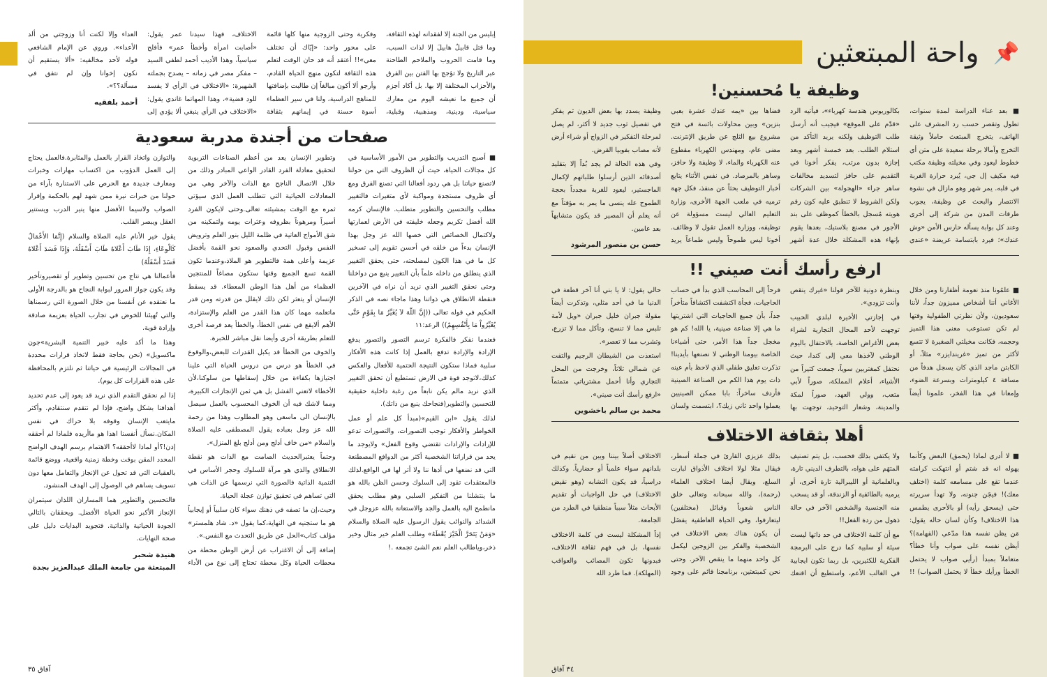📌
واحة المبتعثين
وظيفة يا مُحسنين!
■ بعد عناء الدراسة لمدة سنوات، تطول وتقصر حسب رد المشرف على الهاتف، يتخرج المبتعث حاملاً وثيقة التخرج وآمالا برحلة سعيدة على متن أي خطوط ليعود وفي مخيلته وظيفة مكتب فيه مكيف إل جي، يُبرد حرارة الغربة في قلبه. يمر شهر وهو مازال في نشوة الانتصار والبحث عن وظيفة، يجوب طرقات المدن من شركة إلى أخرى وعند كل بوابة يسأله حارس الأمن «وش عندك»؛ فيرد بابتسامة عريضة «عندي بكالوريوس هندسة كهرباء»، فيأتيه الرد «قدّم على الموقع» فيجيب أنه أرسل طلب التوظيف ولكنه يريد التأكد من استلام الطلب. بعد خمسة أشهر وبعد إجازة بدون مرتب، يفكر أخونا في التقديم على حافز لتسديد مخالفات ساهر جراء «الهجولة» بين الشركات ولكن الشروط لا تنطبق عليه كون رقم هويته مُسجل بالخطأ كموظف على بند الأجور في مصنع بلاستيك، بعدها يقوم بإنهاء هذه المشكلة خلال عدة أشهر قضاها بين «يمه عندك عشرة بعبي بنزين» وبين محاولات بائسة في فتح مشروع بيع الثلج عن طريق الإنترنت. مضى عام، ومهندس الكهرباء مقطوع عنه الكهرباء والماء، لا وظيفة ولا حافز، وساهر بالمرصاد. في نفس الأثناء يتابع أخبار التوظيف بحثاً عن منفذ، فكل جهة ترميه في ملعب الجهة الأخرى، وزارة التعليم العالي ليست مسؤولة عن توظيفه، ووزارة العمل تقول لا وظائف. أخونا ليس طموحاً وليس طماعاً يريد وظيفة يسدد بها بعض الديون ثم يفكر في تفصيل ثوب جديد لا أكثر، لم يصل لمرحلة التفكير في الزواج أو شراء أرض لأنه مصاب بفوبيا القرض.
وفي هذه الحالة لم يجد بُداً إلا بتقليد أصدقائه الذين أرسلوا طلباتهم لإكمال الماجستير، ليعود للغربة مجدداً بحجة الطموح عله ينسى ما يمر به مؤقتاً مع أنه يعلم أن المصير قد يكون متشابهاً بعد عامين.
حسن بن منصور المرشود
ارفع رأسك أنت صيني !!
■ علمُونا منذ نعومة أظفارنا ومن خلال الأغاني أننا أشخاص مميزون جداً، لأننا سعوديون، ولأن نظرتي الطفولية وقتها لم تكن تستوعب معنى هذا التميز وحجمه، فكانت مخيلتي الصغيرة لا تتسع لأكثر من تميز «غريندايزر» مثلاً، أو الكابتن ماجد الذي كان يسجل هدفاً من مسافة ٤ كيلومترات وبسرعة الضوء، وإمعانا في هذا الفخر، علمونا أيضاً وبنظرة دونية للآخر قولنا «غيرك ينقص وأنت تزودي».
في إجازتي الأخيرة لبلدي الحبيب توجهت لأحد المحال التجارية لشراء بعض الأغراض الخاصة، بالاحتفال باليوم الوطني لآخذها معي إلى كندا، حيث نحتفل كمغتربين سوياً، جمعت كثيراً من الأشياء، أعلام المملكة، صوراً لأبي متعب، وولي العهد، صوراً لمكة والمدينة، وشعار التوحيد، توجهت بها فرحاً إلى المحاسب الذي بدأ في حساب الحاجيات، فجأة اكتشفت اكتشافاً متأخراً جداً، بأن جميع الحاجيات التي اشتريتها ما هي إلا صناعة صينية، يا الله! كم هو مخجل جداً هذا الأمر، حتى أشياءنا الخاصة بيومنا الوطني لا نصنعها بأيدينا! تذكرت تعليق طفلي الذي لاحظ بأم عينه ذات يوم هذا الكم من الصناعة الصينية فأردف ساخراً: بابا ممكن الصينيين يعملوا واحد ثاني زيك؟، ابتسمت ولسان حالي يقول: لا يا بني أنا آخر قطعة في الدنيا ما في أحد مثلي، وتذكرت أيضاً مقولة جبران خليل جبران «ويل لأمة تلبس مما لا تنسج، وتأكل مما لا تزرع، وتشرب مما لا تعصر».
استعذت من الشيطان الرجيم والتفت عن شمالي ثلاثاً، وخرجت من المحل التجاري وأنا أحمل مشترياتي متمتماً «ارفع رأسك أنت صيني».
محمد بن سالم باخشوين
أهلا بثقافة الاختلاف
■ لا أدري لماذا (يحمق) البعض وكأنما يهوله انه قد شتم أو انتهكت كرامته عندما تقع على مسامعه كلمة (اختلف معك)! فيجَن جنونه، ولا تهدأ سريرته حتى (يسحق رأيه) أو بالأحرى يطمس هذا الاختلاف! وكأن لسان حاله يقول: مَن يظن نفسه هذا مدّعي (الفهامة)؟ أيظن نفسه على صواب وأنا خطأ؟ متعاملاً بمبدأ (رأيي صواب لا يحتمل الخطأ ورأيك خطأ لا يحتمل الصواب) !! ولا يكتفي بذلك فحسب، بل يتم تصنيف المتهَم على هواه، بالتطرف الديني تارة، وبالعلمانية أو الليبرالية تارة أخرى، أو يرميه بالطائفية أو الزندقة، أو قد يسحب منه الجنسية والشخص الآخر في حالة ذهول من ردة الفعل!!
مع أن كلمة الاختلاف في حد ذاتها ليست سيئة أو سلبية كما درج على البرمجة الفكرية للكثيرين، بل ربما تكون ايجابية في الغالب الأعم، واستطيع أن اقنعك بذلك عزيزي القارئ في جملة أسطر، فيقال مثلا لولا اختلاف الأذواق لبارت السلع، ويقال أيضا اختلاف العلماء (رحمة)، والله سبحانه وتعالى خلق الناس شعوباً وقبائل (مختلفين) ليتعارفوا، وفي الحياة العاطفية يفضَل أن يكون هناك بعض الاختلاف في الشخصية والفكر بين الزوجين ليكمل كل واحد منهما ما ينقص الآخر. وحتى نحن كمبتعثين، برنامجنا قائم على وجود الاختلاف أصلاً بيننا وبين من نقيم في بلدانهم سواء علمياً أو حضارياً. وكذلك دراسياً، قد يكون التشابه (وهو نقيض الاختلاف) في حل الواجبات أو تقديم الأبحاث مثلاً سبباً منطقيا في الطرد من الجامعة.
إذاً المشكلة ليست في كلمة الاختلاف نفسها، بل في فهم ثقافة الاختلاف، فبدونها تكون المصائب والعواقب (المهلكة). فما طرد الله
٣٤ آفاق
إبليس من الجنة إلا لفقدانه لهذه الثقافة، وما قتل قابيلُ هابيلَ إلا لذات السبب، وما قامت الحروب والملاحم الطاحنة عبر التاريخ ولا تؤجج بها الفتن بين الفرق والأحزاب المختلفة إلا بها. بل أكاد أجزم أن جميع ما نعيشه اليوم من معارك سياسية، ودينية، ومذهبية، وقبلية، وفكرية وحتى الزوجية منها كلها قائمة على محور واحد: «إيّاك أن تختلف معي»!! أعتقد أنه قد حان الوقت لتعلم هذه الثقافة لتكون منهج الحياة القادم، وأرجو ألا أكون مبالغاً إن طالبت بإضافتها للمناهج الدراسية، ولنا في سير العظماء أسوة حسنة في إيمانهم بثقافة الاختلاف، فهذا سيدنا عمر يقول: «أصابت امرأة وأخطأ عمر» فأفلح سياسياً، وهذا الأديب أحمد لطفي السيد – مفكر مصر في زمانه – يصدح بجملته الشهيرة: «الاختلاف في الرأي لا يفسد للود قضية»، وهذا المهاتما غاندي يقول: «الاختلاف في الرأي ينبغي ألا يؤدي إلى العداء وإلا لكنت أنا وزوجتي من ألد الأعداء». وروي عن الإمام الشافعي قوله لأحد مخالفيه: «ألا يستقيم أن نكون إخوانا وإن لم نتفق في مسألة؟؟».
أحمد بلفقيه
صفحات من أجندة مدربة سعودية
■ أصبح التدريب والتطوير من الأمور الأساسية في كل مجالات الحياة، حيث أن الظروف التي من حولنا لاتصنع حياتنا بل هي ردود أفعالنا التي تصنع الفرق ومع أي ظروف مستجدة ومواكبة لأي متغيرات فالتغيير مطلب والتحسين والتطوير متطلب. فالإنسان كرمه الله أفضل تكريم وجعله خليفته في الأرض لعمارتها ولاكتمال الخصائص التي خصها الله عز وجل بهذا الإنسان بدءاً من خلقه في أحسن تقويم إلى تسخير كل ما في هذا الكون لمصلحته، حتى يحقق التغيير الذي ينطلق من داخله علماً بأن التغيير ينبع من دواخلنا وحتى نحقق التغيير الذي نريد أن نراه في الآخرين فنقطة الانطلاق هي ذواتنا وهذا ماجاء نصه في الذكر الحكيم في قوله تعالى ((إِنَّ اللّهَ لاَ يُغَيِّرُ مَا بِقَوْمٍ حَتَّى يُغَيِّرُواْ مَا بِأَنْفُسِهِمْ)) الرعد:١١
فعندما نفكر فالفكرة ترسم التصور والتصور يدفع الإرادة والإرادة تدفع بالعمل إذا كانت هذه الأفكار سلبية فماذا ستكون النتيجة الحتمية للأفعال والعكس كذلك،لاتوجد قوة في الارض تستطيع أن تحقق التغيير الذي نريد مالم يكن نابعاً من رغبة داخلية حقيقية للتحسين والتطوير(فنجاحك ينبع من ذاتك).
لذلك يقول «ابن القيم»(مبدأ كل علم أو عمل الخواطر والأفكار توجب التصورات، والتصورات تدعو للإرادات والإرادات تقتضي وقوع الفعل» ولايوجد ما يحد من قراراتنا الشخصية أكثر من الدوافع المصطنعة التي قد نضعها في أذها ننا ولا أثر لها في الواقع.لذلك فالمعتقدات تقود إلى السلوك وحسن الظن بالله هو ما ينتشلنا من التفكير السلبي وهو مطلب يحقق مانطمح اليه بالعمل والجد والاستعانة بالله عزوجل في الشدائد والنوائب يقول الرسول عليه الصلاة والسلام «وَمَنْ يَتَحَرَّ الْخَيْرَ يُعْطَهُ» وطلب العلم خير مثال وخير ذخر،وياطالب العلم نعم الشئ تجمعه .!
وتطوير الإنسان يعد من أعظم الصناعات التربوية لتحقيق معادلة الفرد القادر الواعي المبادر وذلك من خلال الاتصال الناجح مع الذات والآخر وهي من المعادلات الحياتية التي تتطلب العمل الذي سيؤتي ثمره مع الوقت بمشيئته تعالى.وحتى لايكون الفرد أسيراً ومرهوناً بظروفه وعثرات يومه ولتمكينه من شق الأمواج العاتية في ظلمة الليل بنور العلم وترويض النفس وقبول التحدي والصعود نحو القمة بأفضل عزيمة وأعلى همة فالتطوير هو الملاذ،وعندما تكون القمة تسع الجميع وقتها ستكون مصاغاً للمنتجين العظماء من أهل هذا الوطن المعطاء. قد يسقط الإنسان أو يتعثر لكن ذلك لايقلل من قدرته ومن قدر ماتعلمه مهما كان هذا القدر من العلم والإستزادة، الأهم ألايقع في نفس الخطأ، والخطأ يعد فرصة أخرى للتعلم بطريقة أخرى وأيضا نقل مباشر للخبرة.
والخوف من الخطأ قد يكبل القدرات للبعض،والوقوع في الخطأ هو درس من دروس الحياة التي علينا اجتيازها بكفاءة من خلال إسقاطها من سلوكنا،لأن الأخطاء لاتعني الفشل بل هي ثمن الإنجازات الكبيرة، ومما لاشك فيه أن الخوف المحسوب بالعمل سيصل بالإنسان الى ماسعى وهو المطلوب وهذا من رحمة الله عز وجل بعباده يقول المصطفى عليه الصلاة والسلام «من خاف أدلج ومن أدلج بلغ المنزل».
وحتماً يعتبرالحديث الصامت مع الذات هو نقطة الانطلاق والذي هو مرآة للسلوك وحجر الأساس في التنمية الذاتية فالصورة التي نرسمها عن الذات هي التي تساهم في تحقيق توازن عجلة الحياة.
وحيث،إن ما تصفه في ذهنك سواء كان سلبياً أو إيجابياً هو ما ستجنيه في النهاية،كما يقول «د. شاد هلمستر» مؤلف كتاب»الحل عن طريق التحدث مع النفس.».
إضافة إلى أن الاغتراب عن أرض الوطن محطة من محطات الحياة وكل محطة تحتاج إلى نوع من الأداء والتوازن واتخاذ القرار بالعمل والمثابرة.فالعمل يحتاج إلى العمل الدؤوب من اكتساب مهارات وخبرات ومعارف جديدة مع الحرص على الاستنارة بآراء من حولنا من خبرات نيرة ممن شهد لهم بالحكمة وإقرار الصواب ولاسيما الأفضل منها ينير الدرب ويستنير العقل ويبصر القلب.
يقول خير الأنام عليه الصلاة والسلام (إِنَّمَا الأَعْمَالُ كَالْوِعَاءِ، إِذَا طَابَ أَعْلاهُ طَابَ أَسْفَلُهُ، وَإِذَا فَسَدَ أَعْلاهُ فَسَدَ أَسْفَلُهُ)
فأعمالنا هي نتاج من تحسين وتطوير أو تقصيروتأخير وقد يكون جواز المرور لبوابة النجاح هو بالدرجة الأولى ما نعتقده عن أنفسنا من خلال الصورة التي رسمناها والتي تُهيئنا للخوض في تجارب الحياة بعزيمة صادقة وإرادة قوية.
وهذا ما أكد عليه خبير التنمية البشرية»جون ماكسويل» (نحن بحاجة فقط لاتخاذ قرارات محددة في المجالات الرئيسية في حياتنا ثم نلتزم بالمحافظة على هذه القرارات كل يوم).
إذا لم نحقق التقدم الذي نريد قد يعود إلى عدم تحديد أهدافنا بشكل واضح، فإذا لم نتقدم سنتقادم. وأكثر مايتعب الإنسان وقوفه بلا حراك في نفس المكان.نسأل أنفسنا اهذا هو ماأريده فلماذا لم أحققه إذن!؟أو لماذا لاأحققه؟ الاهتمام برسم الهدف الواضح المحدد المقن بوقت وخطة زمنية واقعية، ووضع قائمة بالعقبات التي قد تحول عن الإنجاز والتعامل معها دون تسويف يساهم في الوصول إلى الهدف المنشود.
فالتحسين والتطوير هما المساران اللذان سيثمران الإنجاز الأكبر نحو الحياة الأفضل. ويحققان بالتالي الجودة الحياتية والذاتية. فتجويد البدايات دليل على صحة النهايات.
هنيدة شحبر
المبتعثة من جامعة الملك عبدالعزيز بجدة
آفاق ٣٥